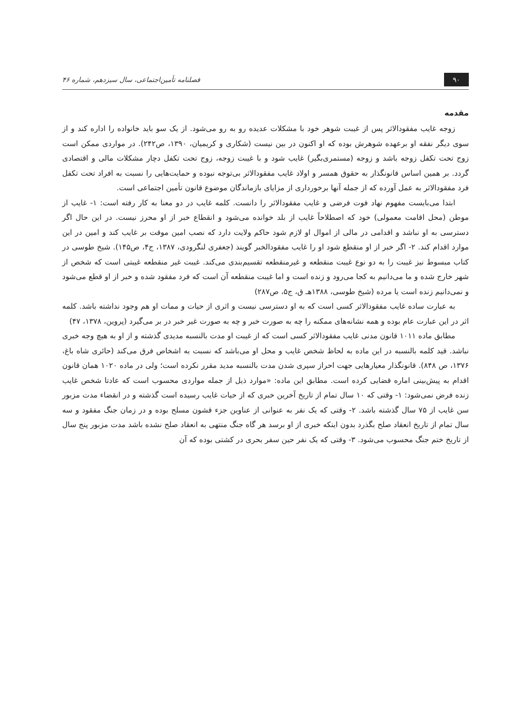۹۰ فصلنامه تأمین‌اجتماعی، سال سیزدهم، شماره ۴۶
مقدمه
زوجه غایب مفقودالاثر پس از غیبت شوهر خود با مشکلات عدیده رو به رو می‌شود. از یک سو باید خانواده را اداره کند و از سوی دیگر نفقه او برعهده شوهرش بوده که او اکنون در بین نیست (شکاری و کریمیان، ۱۳۹۰، ص۲۴۲). در مواردی ممکن است زوج تحت تکفل زوجه باشد و زوجه (مستمری‌بگیر) غایب شود و با غیبت زوجه، زوج تحت تکفل دچار مشکلات مالی و اقتصادی گردد. بر همین اساس قانونگذار به حقوق همسر و اولاد غایب مفقودالاثر بی‌توجه نبوده و حمایت‌هایی را نسبت به افراد تحت تکفل فرد مفقودالاثر به عمل آورده که از جمله آنها برخورداری از مزایای بازماندگان موضوع قانون تأمین اجتماعی است.
ابتدا می‌بایست مفهوم نهاد فوت فرضی و غایب مفقودالاثر را دانست. کلمه غایب در دو معنا به کار رفته است: ۱- غایب از موطن (محل اقامت معمولی) خود که اصطلاحاً غایب از بلد خوانده می‌شود و انقطاع خبر از او محرز نیست. در این حال اگر دسترسی به او نباشد و اقدامی در مالی از اموال او لازم شود حاکم ولایت دارد که نصب امین موقت بر غایب کند و امین در این موارد اقدام کند. ۲- اگر خبر از او منقطع شود او را غایب مفقودالخبر گویند (جعفری لنگرودی، ۱۳۸۷، ج۴، ص۱۴۵). شیخ طوسی در کتاب مبسوط نیز غیبت را به دو نوع غیبت منقطعه و غیرمنقطعه تقسیم‌بندی می‌کند. غیبت غیر منقطعه غیبتی است که شخص از شهر خارج شده و ما می‌دانیم به کجا می‌رود و زنده است و اما غیبت منقطعه آن است که فرد مفقود شده و خبر از او قطع می‌شود و نمی‌دانیم زنده است یا مرده (شیخ طوسی، ۱۳۸۸هـ ق، ج۵، ص۲۸۷)
به عبارت ساده غایب مفقودالاثر کسی است که به او دسترسی نیست و اثری از حیات و ممات او هم وجود نداشته باشد. کلمه اثر در این عبارت عام بوده و همه نشانه‌های ممکنه را چه به صورت خبر و چه به صورت غیر خبر در بر می‌گیرد (پروین، ۱۳۷۸، ۴۷)
مطابق ماده ۱۰۱۱ قانون مدنی غایب مفقودالاثر کسی است که از غیبت او مدت بالنسبه مدیدی گذشته و از او به هیچ وجه خبری نباشد. قید کلمه بالنسبه در این ماده به لحاظ شخص غایب و محل او می‌باشد که نسبت به اشخاص فرق می‌کند (حائری شاه باغ، ۱۳۷۶، ص ۸۴۸). قانونگذار معیارهایی جهت احراز سپری شدن مدت بالنسبه مدید مقرر نکرده است؛ ولی در ماده ۱۰۲۰ همان قانون اقدام به پیش‌بینی اماره قضایی کرده است. مطابق این ماده: «موارد ذیل از جمله مواردی محسوب است که عادتا شخص غایب زنده فرض نمی‌شود: ۱- وقتی که ۱۰ سال تمام از تاریخ آخرین خبری که از حیات غایب رسیده است گذشته و در انقضاء مدت مزبور سن غایب از ۷۵ سال گذشته باشد. ۲- وقتی که یک نفر به عنوانی از عناوین جزء قشون مسلح بوده و در زمان جنگ مفقود و سه سال تمام از تاریخ انعقاد صلح بگذرد بدون اینکه خبری از او برسد هر گاه جنگ منتهی به انعقاد صلح نشده باشد مدت مزبور پنج سال از تاریخ ختم جنگ محسوب می‌شود. ۳- وقتی که یک نفر حین سفر بحری در کشتی بوده که آن